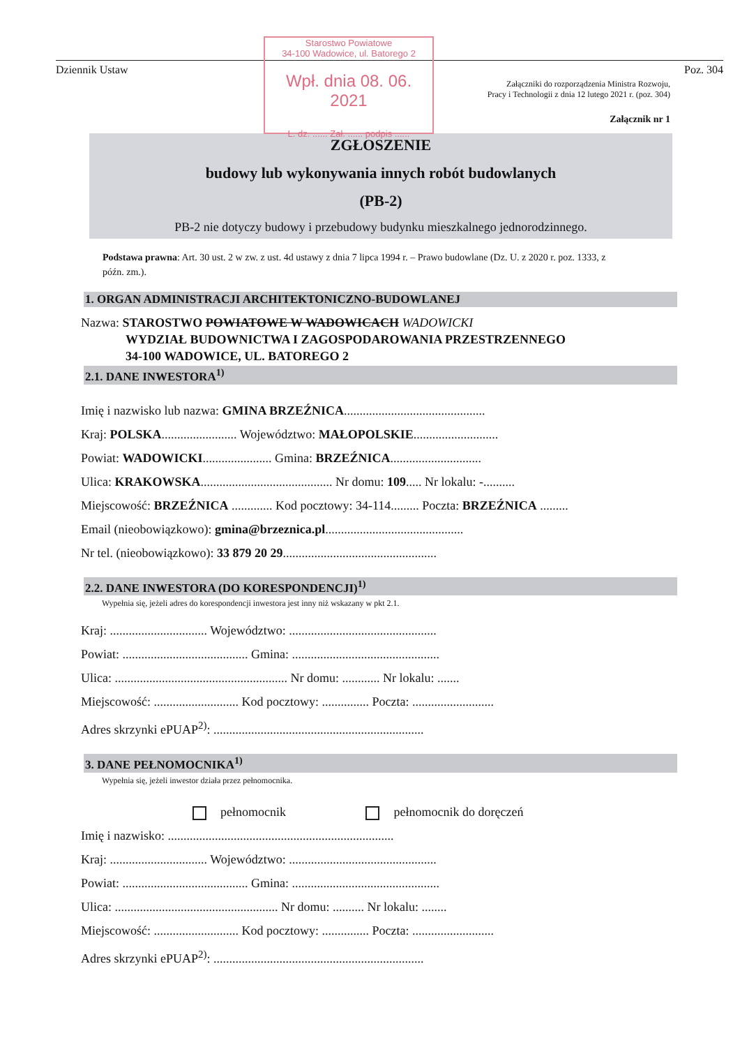Starostwo Powiatowe
34-100 Wadowice, ul. Batorego 2
Wpł. dnia 08. 06. 2021
L. dz. ...... Zał. ...... podpis ......
Dziennik Ustaw Poz. 304
Załączniki do rozporządzenia Ministra Rozwoju,
Pracy i Technologii z dnia 12 lutego 2021 r. (poz. 304)
Załącznik nr 1
ZGŁOSZENIE
budowy lub wykonywania innych robót budowlanych
(PB-2)
PB-2 nie dotyczy budowy i przebudowy budynku mieszkalnego jednorodzinnego.
Podstawa prawna: Art. 30 ust. 2 w zw. z ust. 4d ustawy z dnia 7 lipca 1994 r. – Prawo budowlane (Dz. U. z 2020 r. poz. 1333, z późn. zm.).
1. ORGAN ADMINISTRACJI ARCHITEKTONICZNO-BUDOWLANEJ
Nazwa: STAROSTWO POWIATOWE W WADOWICACH WADOWICKI
WYDZIAŁ BUDOWNICTWA I ZAGOSPODAROWANIA PRZESTRZENNEGO
34-100 WADOWICE, UL. BATOREGO 2
2.1. DANE INWESTORA<sup>1)</sup>
Imię i nazwisko lub nazwa: GMINA BRZEŹNICA.............................................
Kraj: POLSKA........................ Województwo: MAŁOPOLSKIE...........................
Powiat: WADOWICKI...................... Gmina: BRZEŹNICA.............................
Ulica: KRAKOWSKA.......................................... Nr domu: 109..... Nr lokalu: -..........
Miejscowość: BRZEŹNICA ............. Kod pocztowy: 34-114......... Poczta: BRZEŹNICA .........
Email (nieobowiązkowo): gmina@brzeznica.pl............................................
Nr tel. (nieobowiązkowo): 33 879 20 29.................................................
2.2. DANE INWESTORA (DO KORESPONDENCJI)<sup>1)</sup>
Wypełnia się, jeżeli adres do korespondencji inwestora jest inny niż wskazany w pkt 2.1.
Kraj: ............................... Województwo: ...............................................
Powiat: ........................................ Gmina: ...............................................
Ulica: ....................................................... Nr domu: ............ Nr lokalu: .......
Miejscowość: ........................... Kod pocztowy: ............... Poczta: ..........................
Adres skrzynki ePUAP<sup>2)</sup>: ...................................................................
3. DANE PEŁNOMOCNIKA<sup>1)</sup>
Wypełnia się, jeżeli inwestor działa przez pełnomocnika.
pełnomocnik pełnomocnik do doręczeń
Imię i nazwisko: ........................................................................
Kraj: ............................... Województwo: ...............................................
Powiat: ........................................ Gmina: ...............................................
Ulica: .................................................... Nr domu: .......... Nr lokalu: ........
Miejscowość: ........................... Kod pocztowy: ............... Poczta: ..........................
Adres skrzynki ePUAP<sup>2)</sup>: ...................................................................